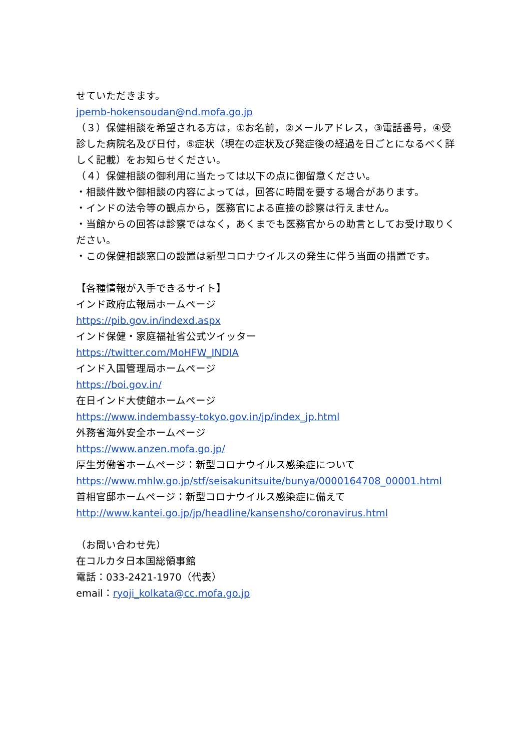せていただきます。
jpemb-hokensoudan@nd.mofa.go.jp
（３）保健相談を希望される方は，①お名前，②メールアドレス，③電話番号，④受診した病院名及び日付，⑤症状（現在の症状及び発症後の経過を日ごとになるべく詳しく記載）をお知らせください。
（４）保健相談の御利用に当たっては以下の点に御留意ください。
・相談件数や御相談の内容によっては，回答に時間を要する場合があります。
・インドの法令等の観点から，医務官による直接の診察は行えません。
・当館からの回答は診察ではなく，あくまでも医務官からの助言としてお受け取りください。
・この保健相談窓口の設置は新型コロナウイルスの発生に伴う当面の措置です。
【各種情報が入手できるサイト】
インド政府広報局ホームページ
https://pib.gov.in/indexd.aspx
インド保健・家庭福祉省公式ツイッター
https://twitter.com/MoHFW_INDIA
インド入国管理局ホームページ
https://boi.gov.in/
在日インド大使館ホームページ
https://www.indembassy-tokyo.gov.in/jp/index_jp.html
外務省海外安全ホームページ
https://www.anzen.mofa.go.jp/
厚生労働省ホームページ：新型コロナウイルス感染症について
https://www.mhlw.go.jp/stf/seisakunitsuite/bunya/0000164708_00001.html
首相官邸ホームページ：新型コロナウイルス感染症に備えて
http://www.kantei.go.jp/jp/headline/kansensho/coronavirus.html
（お問い合わせ先）
在コルカタ日本国総領事館
電話：033-2421-1970（代表）
email：ryoji_kolkata@cc.mofa.go.jp